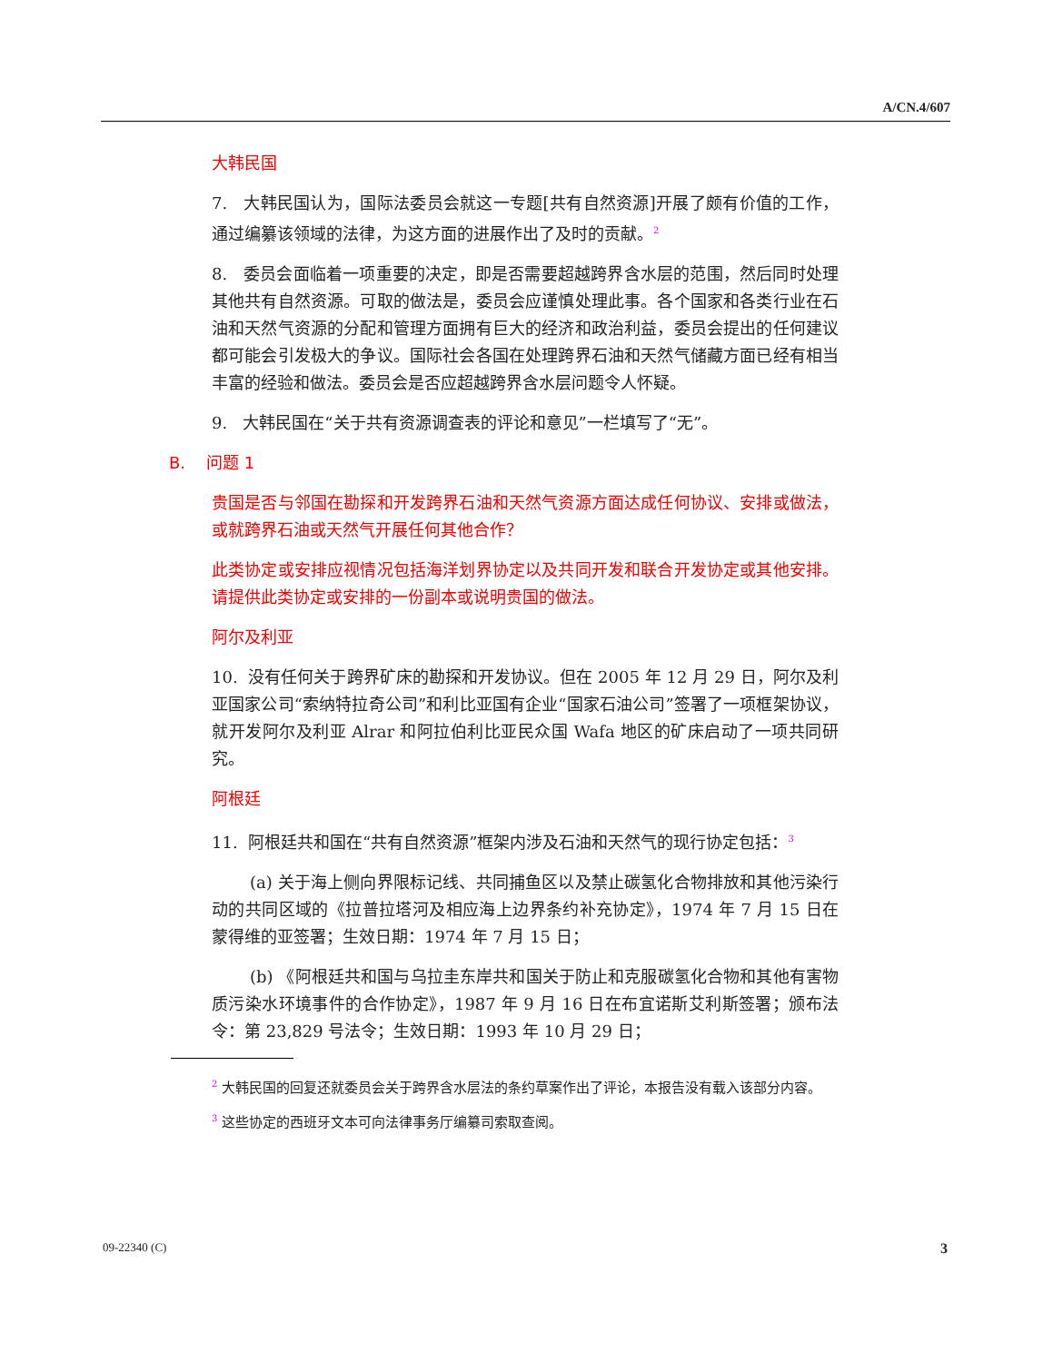A/CN.4/607
大韩民国
7. 大韩民国认为，国际法委员会就这一专题[共有自然资源]开展了颇有价值的工作，通过编纂该领域的法律，为这方面的进展作出了及时的贡献。<sup>2</sup>
8. 委员会面临着一项重要的决定，即是否需要超越跨界含水层的范围，然后同时处理其他共有自然资源。可取的做法是，委员会应谨慎处理此事。各个国家和各类行业在石油和天然气资源的分配和管理方面拥有巨大的经济和政治利益，委员会提出的任何建议都可能会引发极大的争议。国际社会各国在处理跨界石油和天然气储藏方面已经有相当丰富的经验和做法。委员会是否应超越跨界含水层问题令人怀疑。
9. 大韩民国在“关于共有资源调查表的评论和意见”一栏填写了“无”。
B. 问题 1
贵国是否与邻国在勘探和开发跨界石油和天然气资源方面达成任何协议、安排或做法，或就跨界石油或天然气开展任何其他合作？
此类协定或安排应视情况包括海洋划界协定以及共同开发和联合开发协定或其他安排。请提供此类协定或安排的一份副本或说明贵国的做法。
阿尔及利亚
10. 没有任何关于跨界矿床的勘探和开发协议。但在 2005 年 12 月 29 日，阿尔及利亚国家公司“索纳特拉奇公司”和利比亚国有企业“国家石油公司”签署了一项框架协议，就开发阿尔及利亚 Alrar 和阿拉伯利比亚民众国 Wafa 地区的矿床启动了一项共同研究。
阿根廷
11. 阿根廷共和国在“共有自然资源”框架内涉及石油和天然气的现行协定包括：<sup>3</sup>
(a) 关于海上侧向界限标记线、共同捕鱼区以及禁止碳氢化合物排放和其他污染行动的共同区域的《拉普拉塔河及相应海上边界条约补充协定》，1974 年 7 月 15 日在蒙得维的亚签署；生效日期：1974 年 7 月 15 日；
(b) 《阿根廷共和国与乌拉圭东岸共和国关于防止和克服碳氢化合物和其他有害物质污染水环境事件的合作协定》，1987 年 9 月 16 日在布宜诺斯艾利斯签署；颁布法令：第 23,829 号法令；生效日期：1993 年 10 月 29 日；
<sup>2</sup> 大韩民国的回复还就委员会关于跨界含水层法的条约草案作出了评论，本报告没有载入该部分内容。
<sup>3</sup> 这些协定的西班牙文本可向法律事务厅编纂司索取查阅。
09-22340 (C) 3